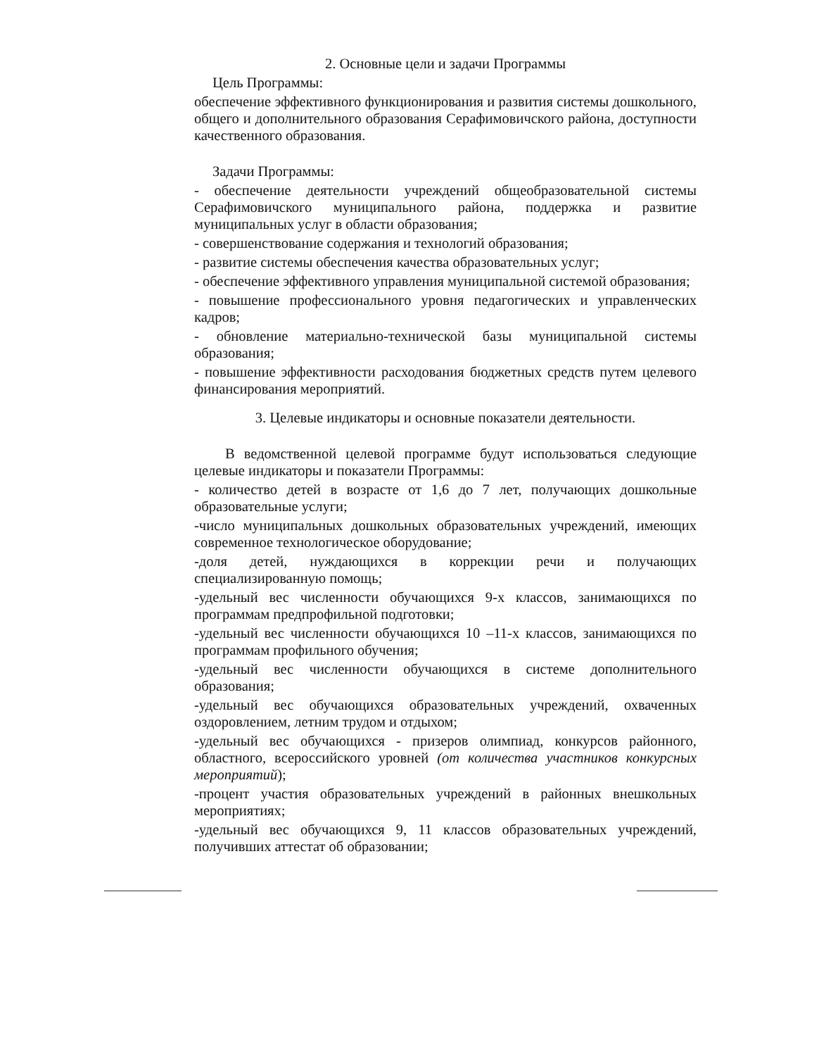2. Основные цели и задачи Программы
Цель Программы:
обеспечение эффективного функционирования и развития системы дошкольного, общего и дополнительного образования Серафимовичского района, доступности качественного образования.
Задачи Программы:
- обеспечение деятельности учреждений общеобразовательной системы Серафимовичского муниципального района, поддержка и развитие муниципальных услуг в области образования;
- совершенствование содержания и технологий образования;
- развитие системы обеспечения качества образовательных услуг;
- обеспечение эффективного управления муниципальной системой образования;
- повышение профессионального уровня педагогических и управленческих кадров;
- обновление материально-технической базы муниципальной системы образования;
- повышение эффективности расходования бюджетных средств путем целевого финансирования мероприятий.
3. Целевые индикаторы и основные показатели деятельности.
В ведомственной целевой программе будут использоваться следующие целевые индикаторы и показатели Программы:
- количество детей в возрасте от 1,6 до 7 лет, получающих дошкольные образовательные услуги;
-число муниципальных дошкольных образовательных учреждений, имеющих современное технологическое оборудование;
-доля детей, нуждающихся в коррекции речи и получающих специализированную помощь;
-удельный вес численности обучающихся 9-х классов, занимающихся по программам предпрофильной подготовки;
-удельный вес численности обучающихся 10 –11-х классов, занимающихся по программам профильного обучения;
-удельный вес численности обучающихся в системе дополнительного образования;
-удельный вес обучающихся образовательных учреждений, охваченных оздоровлением, летним трудом и отдыхом;
-удельный вес обучающихся - призеров олимпиад, конкурсов районного, областного, всероссийского уровней (от количества участников конкурсных мероприятий);
-процент участия образовательных учреждений в районных внешкольных мероприятиях;
-удельный вес обучающихся 9, 11 классов образовательных учреждений, получивших аттестат об образовании;